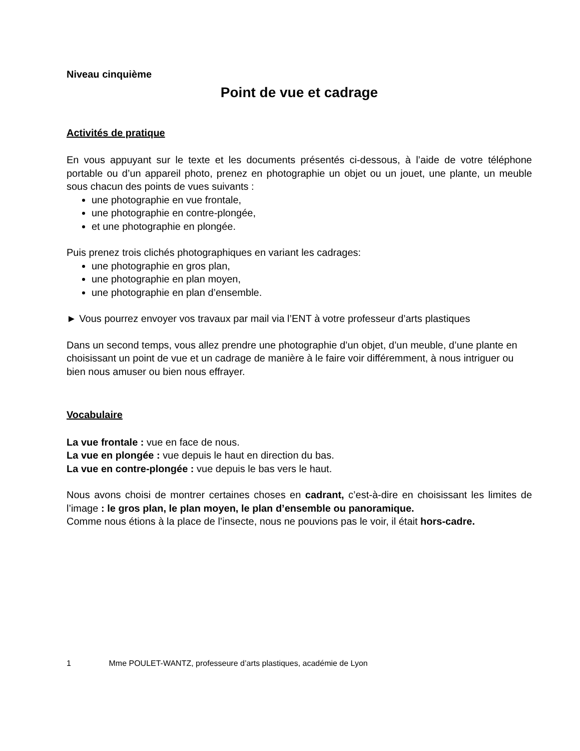Niveau cinquième
Point de vue et cadrage
Activités de pratique
En vous appuyant sur le texte et les documents présentés ci-dessous, à l’aide de votre téléphone portable ou d’un appareil photo, prenez en photographie un objet ou un jouet, une plante, un meuble sous chacun des points de vues suivants :
une photographie en vue frontale,
une photographie en contre-plongée,
et une photographie en plongée.
Puis prenez trois clichés photographiques en variant les cadrages:
une photographie en gros plan,
une photographie en plan moyen,
une photographie en plan d’ensemble.
► Vous pourrez envoyer vos travaux par mail via l’ENT à votre professeur d’arts plastiques
Dans un second temps, vous allez prendre une photographie d’un objet, d’un meuble, d’une plante en choisissant un point de vue et un cadrage de manière à le faire voir différemment, à nous intriguer ou bien nous amuser ou bien nous effrayer.
Vocabulaire
La vue frontale : vue en face de nous.
La vue en plongée : vue depuis le haut en direction du bas.
La vue en contre-plongée : vue depuis le bas vers le haut.
Nous avons choisi de montrer certaines choses en cadrant, c’est-à-dire en choisissant les limites de l’image : le gros plan, le plan moyen, le plan d’ensemble ou panoramique.
Comme nous étions à la place de l’insecte, nous ne pouvions pas le voir, il était hors-cadre.
1 Mme POULET-WANTZ, professeure d’arts plastiques, académie de Lyon